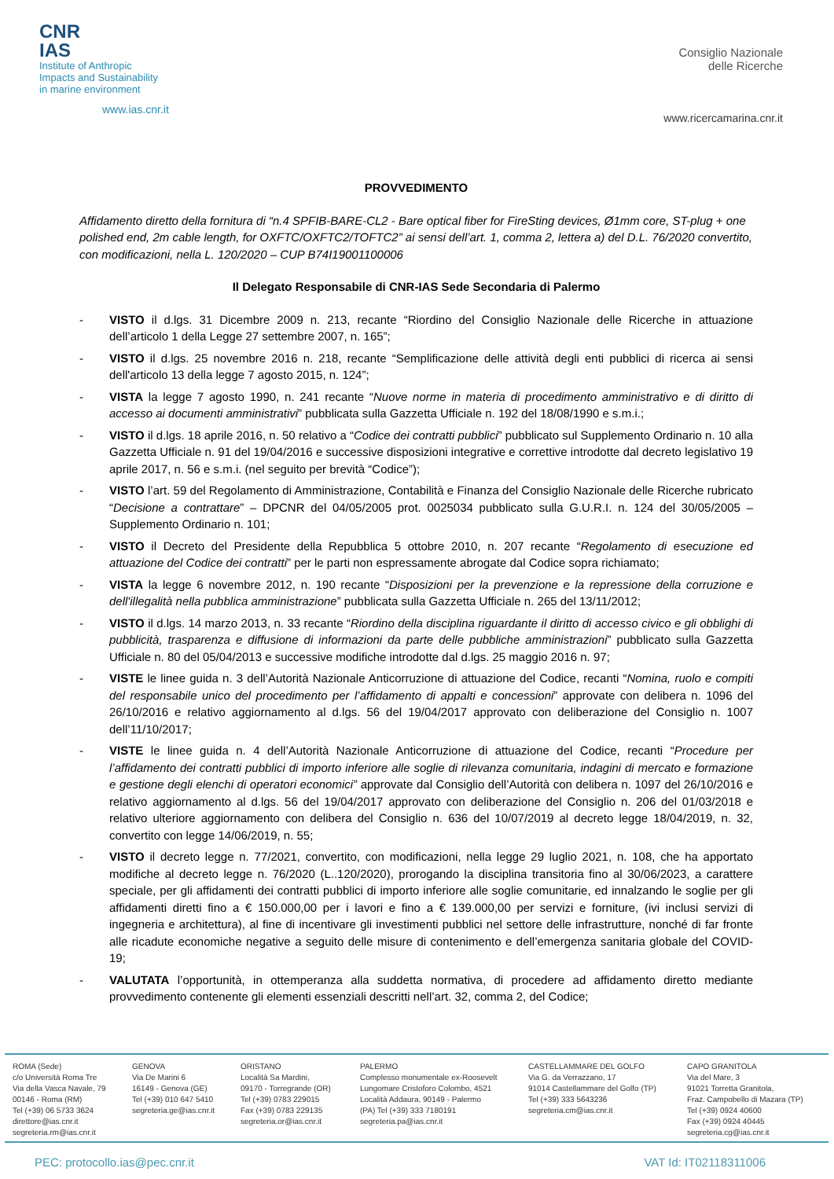CNR
IAS
Institute of Anthropic
Impacts and Sustainability
in marine environment
www.ias.cnr.it
Consiglio Nazionale
delle Ricerche
www.ricercamarina.cnr.it
PROVVEDIMENTO
Affidamento diretto della fornitura di “n.4 SPFIB-BARE-CL2 - Bare optical fiber for FireSting devices, Ø1mm core, ST-plug + one polished end, 2m cable length, for OXFTC/OXFTC2/TOFTC2” ai sensi dell’art. 1, comma 2, lettera a) del D.L. 76/2020 convertito, con modificazioni, nella L. 120/2020 – CUP B74I19001100006
Il Delegato Responsabile di CNR-IAS Sede Secondaria di Palermo
- VISTO il d.lgs. 31 Dicembre 2009 n. 213, recante “Riordino del Consiglio Nazionale delle Ricerche in attuazione dell’articolo 1 della Legge 27 settembre 2007, n. 165”;
- VISTO il d.lgs. 25 novembre 2016 n. 218, recante “Semplificazione delle attività degli enti pubblici di ricerca ai sensi dell'articolo 13 della legge 7 agosto 2015, n. 124”;
- VISTA la legge 7 agosto 1990, n. 241 recante “Nuove norme in materia di procedimento amministrativo e di diritto di accesso ai documenti amministrativi” pubblicata sulla Gazzetta Ufficiale n. 192 del 18/08/1990 e s.m.i.;
- VISTO il d.lgs. 18 aprile 2016, n. 50 relativo a “Codice dei contratti pubblici” pubblicato sul Supplemento Ordinario n. 10 alla Gazzetta Ufficiale n. 91 del 19/04/2016 e successive disposizioni integrative e correttive introdotte dal decreto legislativo 19 aprile 2017, n. 56 e s.m.i. (nel seguito per brevità “Codice”);
- VISTO l’art. 59 del Regolamento di Amministrazione, Contabilità e Finanza del Consiglio Nazionale delle Ricerche rubricato “Decisione a contrattare” – DPCNR del 04/05/2005 prot. 0025034 pubblicato sulla G.U.R.I. n. 124 del 30/05/2005 – Supplemento Ordinario n. 101;
- VISTO il Decreto del Presidente della Repubblica 5 ottobre 2010, n. 207 recante “Regolamento di esecuzione ed attuazione del Codice dei contratti” per le parti non espressamente abrogate dal Codice sopra richiamato;
- VISTA la legge 6 novembre 2012, n. 190 recante “Disposizioni per la prevenzione e la repressione della corruzione e dell'illegalità nella pubblica amministrazione” pubblicata sulla Gazzetta Ufficiale n. 265 del 13/11/2012;
- VISTO il d.lgs. 14 marzo 2013, n. 33 recante “Riordino della disciplina riguardante il diritto di accesso civico e gli obblighi di pubblicità, trasparenza e diffusione di informazioni da parte delle pubbliche amministrazioni” pubblicato sulla Gazzetta Ufficiale n. 80 del 05/04/2013 e successive modifiche introdotte dal d.lgs. 25 maggio 2016 n. 97;
- VISTE le linee guida n. 3 dell’Autorità Nazionale Anticorruzione di attuazione del Codice, recanti “Nomina, ruolo e compiti del responsabile unico del procedimento per l’affidamento di appalti e concessioni” approvate con delibera n. 1096 del 26/10/2016 e relativo aggiornamento al d.lgs. 56 del 19/04/2017 approvato con deliberazione del Consiglio n. 1007 dell’11/10/2017;
- VISTE le linee guida n. 4 dell’Autorità Nazionale Anticorruzione di attuazione del Codice, recanti “Procedure per l’affidamento dei contratti pubblici di importo inferiore alle soglie di rilevanza comunitaria, indagini di mercato e formazione e gestione degli elenchi di operatori economici” approvate dal Consiglio dell’Autorità con delibera n. 1097 del 26/10/2016 e relativo aggiornamento al d.lgs. 56 del 19/04/2017 approvato con deliberazione del Consiglio n. 206 del 01/03/2018 e relativo ulteriore aggiornamento con delibera del Consiglio n. 636 del 10/07/2019 al decreto legge 18/04/2019, n. 32, convertito con legge 14/06/2019, n. 55;
- VISTO il decreto legge n. 77/2021, convertito, con modificazioni, nella legge 29 luglio 2021, n. 108, che ha apportato modifiche al decreto legge n. 76/2020 (L..120/2020), prorogando la disciplina transitoria fino al 30/06/2023, a carattere speciale, per gli affidamenti dei contratti pubblici di importo inferiore alle soglie comunitarie, ed innalzando le soglie per gli affidamenti diretti fino a € 150.000,00 per i lavori e fino a € 139.000,00 per servizi e forniture, (ivi inclusi servizi di ingegneria e architettura), al fine di incentivare gli investimenti pubblici nel settore delle infrastrutture, nonché di far fronte alle ricadute economiche negative a seguito delle misure di contenimento e dell’emergenza sanitaria globale del COVID-19;
- VALUTATA l’opportunità, in ottemperanza alla suddetta normativa, di procedere ad affidamento diretto mediante provvedimento contenente gli elementi essenziali descritti nell’art. 32, comma 2, del Codice;
ROMA (Sede)
c/o Università Roma Tre
Via della Vasca Navale, 79
00146 - Roma (RM)
Tel (+39) 06 5733 3624
direttore@ias.cnr.it
segreteria.rm@ias.cnr.it
GENOVA
Via De Marini 6
16149 - Genova (GE)
Tel (+39) 010 647 5410
segreteria.ge@ias.cnr.it
ORISTANO
Località Sa Mardini,
09170 - Torregrande (OR)
Tel (+39) 0783 229015
Fax (+39) 0783 229135
segreteria.or@ias.cnr.it
PALERMO
Complesso monumentale ex-Roosevelt
Lungomare Cristoforo Colombo, 4521
Località Addaura, 90149 - Palermo
(PA) Tel (+39) 333 7180191
segreteria.pa@ias.cnr.it
CASTELLAMMARE DEL GOLFO
Via G. da Verrazzano, 17
91014 Castellammare del Golfo (TP)
Tel (+39) 333 5643236
segreteria.cm@ias.cnr.it
CAPO GRANITOLA
Via del Mare, 3
91021 Torretta Granitola,
Fraz. Campobello di Mazara (TP)
Tel (+39) 0924 40600
Fax (+39) 0924 40445
segreteria.cg@ias.cnr.it
PEC: protocollo.ias@pec.cnr.it VAT Id: IT02118311006